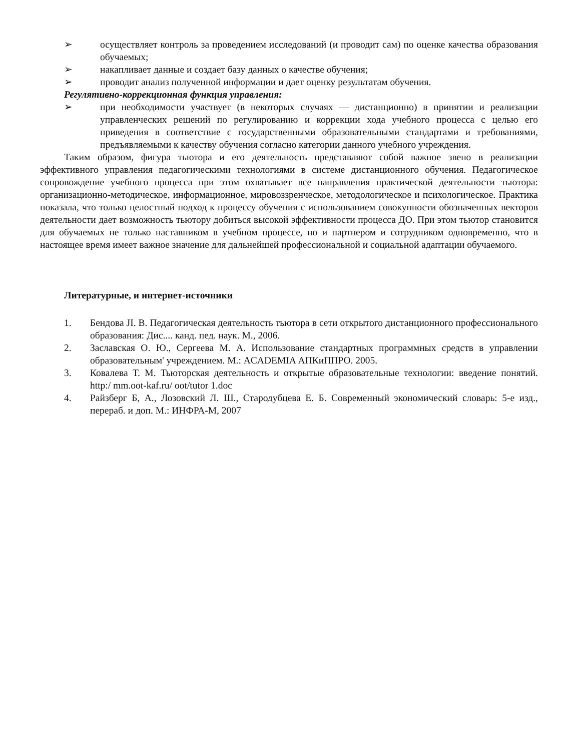➢ осуществляет контроль за проведением исследований (и проводит сам) по оценке качества образования обучаемых;
➢ накапливает данные и создает базу данных о качестве обучения;
➢ проводит анализ полученной информации и дает оценку результатам обучения.
Регулятивно-коррекционная функция управления:
➢ при необходимости участвует (в некоторых случаях — дистанционно) в принятии и реализации управленческих решений по регулированию и коррекции хода учебного процесса с целью его приведения в соответствие с государственными образовательными стандартами и требованиями, предъявляемыми к качеству обучения согласно категории данного учебного учреждения.
Таким образом, фигура тьютора и его деятельность представляют собой важное звено в реализации эффективного управления педагогическими технологиями в системе дистанционного обучения. Педагогическое сопровождение учебного процесса при этом охватывает все направления практической деятельности тьютора: организационно-методическое, информационное, мировоззренческое, методологическое и психологическое. Практика показала, что только целостный подход к процессу обучения с использованием совокупности обозначенных векторов деятельности дает возможность тьютору добиться высокой эффективности процесса ДО. При этом тьютор становится для обучаемых не только наставником в учебном процессе, но и партнером и сотрудником одновременно, что в настоящее время имеет важное значение для дальнейшей профессиональной и социальной адаптации обучаемого.
Литературные, и интернет-источники
1. Бендова JI. В. Педагогическая деятельность тьютора в сети открытого дистанционного профессионального образования: Дис.... канд. пед. наук. М., 2006.
2. Заславская О. Ю., Сергеева М. А. Использование стандартных программных средств в управлении образовательным' учреждением. М.: ACADEMIA АПКиППРО. 2005.
3. Ковалева Т. М. Тьюторская деятельность и открытые образовательные технологии: введение понятий. http:/ mm.oot-kaf.ru/ oot/tutor 1.doc
4. Райзберг Б, А., Лозовский Л. Ш., Стародубцева Е. Б. Современный экономический словарь: 5-е изд., перераб. и доп. М.: ИНФРА-М, 2007